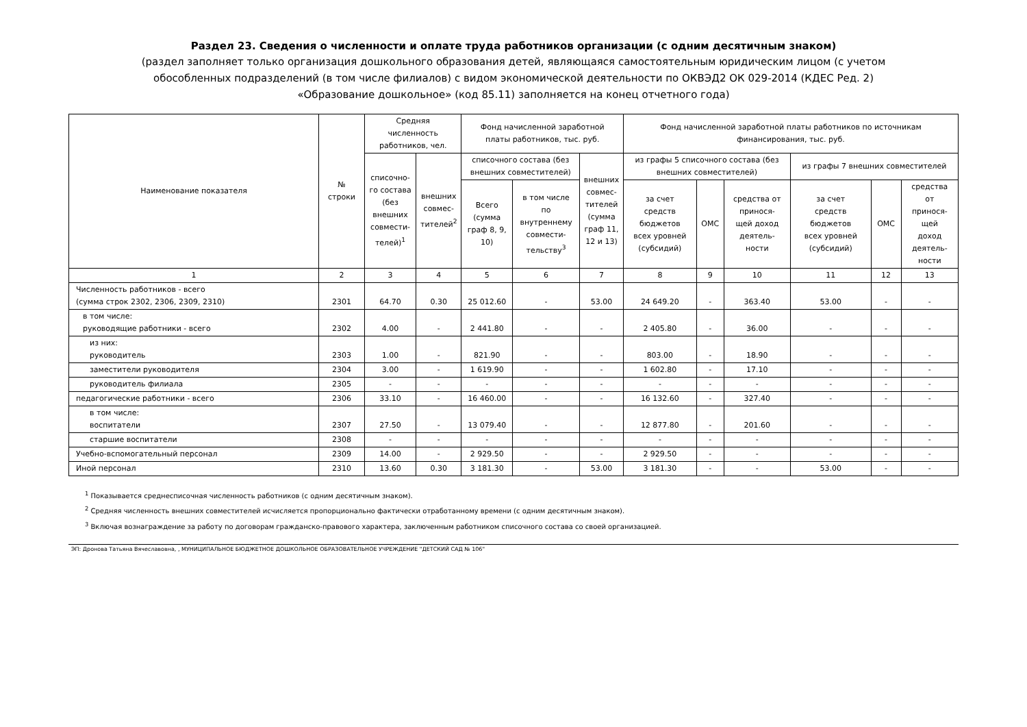Раздел 23. Сведения о численности и оплате труда работников организации (с одним десятичным знаком)
(раздел заполняет только организация дошкольного образования детей, являющаяся самостоятельным юридическим лицом (с учетом
обособленных подразделений (в том числе филиалов) с видом экономической деятельности по ОКВЭД2 ОК 029-2014 (КДЕС Ред. 2)
«Образование дошкольное» (код 85.11) заполняется на конец отчетного года)
| Наименование показателя | № строки | Средняя численность работников, чел. | | Фонд начисленной заработной платы работников, тыс. руб. | | | Фонд начисленной заработной платы работников по источникам финансирования, тыс. руб. | | | | | |
| --- | --- | --- | --- | --- | --- | --- | --- | --- | --- | --- | --- | --- |
| | | списочно- го состава (без внешних совмести- телей)<sup>1</sup> | внешних совмес- тителей<sup>2</sup> | списочного состава (без внешних совместителей) | | внешних совмес- тителей (сумма граф 11, 12 и 13) | из графы 5 списочного состава (без внешних совместителей) | | | из графы 7 внешних совместителей | | |
| | | | | Всего (сумма граф 8, 9, 10) | в том числе по внутреннему совмести- тельству<sup>3</sup> | | за счет средств бюджетов всех уровней (субсидий) | ОМС | средства от принося- щей доход деятель- ности | за счет средств бюджетов всех уровней (субсидий) | ОМС | средства от принося- щей доход деятель- ности |
| 1 | 2 | 3 | 4 | 5 | 6 | 7 | 8 | 9 | 10 | 11 | 12 | 13 |
| Численность работников - всего (сумма строк 2302, 2306, 2309, 2310) | 2301 | 64.70 | 0.30 | 25 012.60 | - | 53.00 | 24 649.20 | - | 363.40 | 53.00 | - | - |
| в том числе: руководящие работники - всего | 2302 | 4.00 | - | 2 441.80 | - | - | 2 405.80 | - | 36.00 | - | - | - |
| из них: руководитель | 2303 | 1.00 | - | 821.90 | - | - | 803.00 | - | 18.90 | - | - | - |
| заместители руководителя | 2304 | 3.00 | - | 1 619.90 | - | - | 1 602.80 | - | 17.10 | - | - | - |
| руководитель филиала | 2305 | - | - | - | - | - | - | - | - | - | - | - |
| педагогические работники - всего | 2306 | 33.10 | - | 16 460.00 | - | - | 16 132.60 | - | 327.40 | - | - | - |
| в том числе: воспитатели | 2307 | 27.50 | - | 13 079.40 | - | - | 12 877.80 | - | 201.60 | - | - | - |
| старшие воспитатели | 2308 | - | - | - | - | - | - | - | - | - | - | - |
| Учебно-вспомогательный персонал | 2309 | 14.00 | - | 2 929.50 | - | - | 2 929.50 | - | - | - | - | - |
| Иной персонал | 2310 | 13.60 | 0.30 | 3 181.30 | - | 53.00 | 3 181.30 | - | - | 53.00 | - | - |
<sup>1</sup> Показывается среднесписочная численность работников (с одним десятичным знаком).
<sup>2</sup> Средняя численность внешних совместителей исчисляется пропорционально фактически отработанному времени (с одним десятичным знаком).
<sup>3</sup> Включая вознаграждение за работу по договорам гражданско-правового характера, заключенным работником списочного состава со своей организацией.
ЭП: Дронова Татьяна Вячеславовна, , МУНИЦИПАЛЬНОЕ БЮДЖЕТНОЕ ДОШКОЛЬНОЕ ОБРАЗОВАТЕЛЬНОЕ УЧРЕЖДЕНИЕ "ДЕТСКИЙ САД № 106"